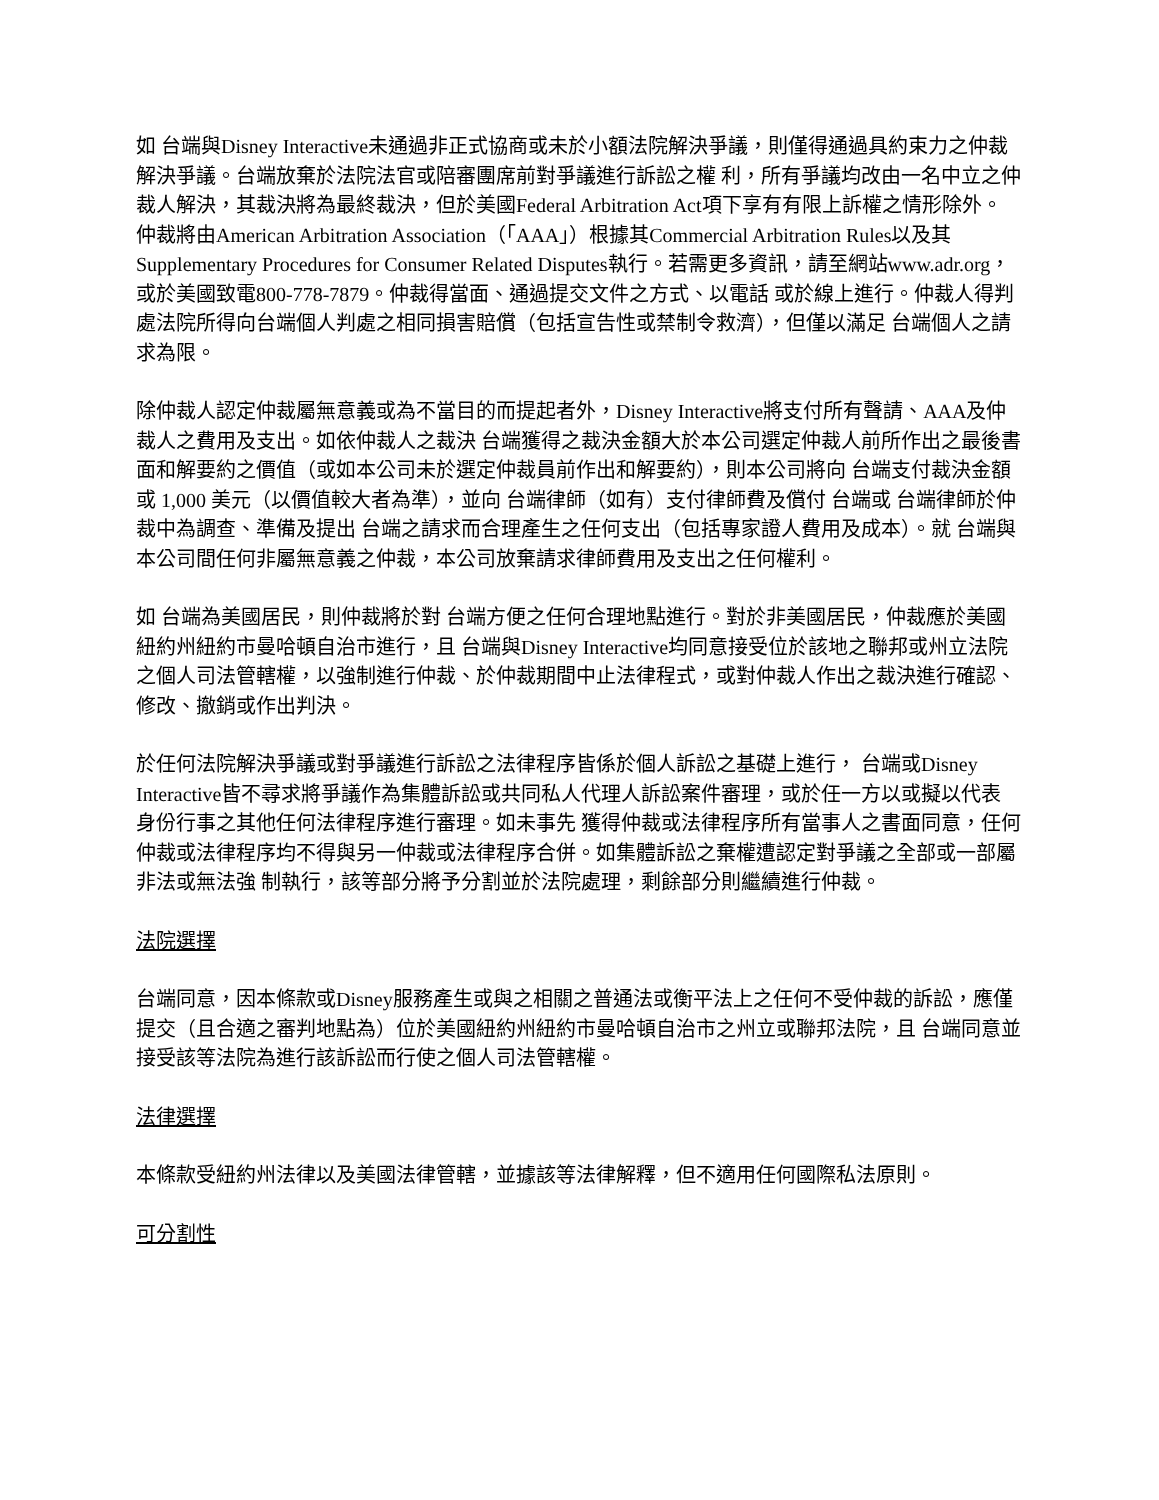如 台端與Disney Interactive未通過非正式協商或未於小額法院解決爭議，則僅得通過具約束力之仲裁解決爭議。台端放棄於法院法官或陪審團席前對爭議進行訴訟之權 利，所有爭議均改由一名中立之仲裁人解決，其裁決將為最終裁決，但於美國Federal Arbitration Act項下享有有限上訴權之情形除外。仲裁將由American Arbitration Association（「AAA」）根據其Commercial Arbitration Rules以及其Supplementary Procedures for Consumer Related Disputes執行。若需更多資訊，請至網站www.adr.org，或於美國致電800-778-7879。仲裁得當面、通過提交文件之方式、以電話 或於線上進行。仲裁人得判處法院所得向台端個人判處之相同損害賠償（包括宣告性或禁制令救濟），但僅以滿足 台端個人之請求為限。
除仲裁人認定仲裁屬無意義或為不當目的而提起者外，Disney Interactive將支付所有聲請、AAA及仲裁人之費用及支出。如依仲裁人之裁決 台端獲得之裁決金額大於本公司選定仲裁人前所作出之最後書面和解要約之價值（或如本公司未於選定仲裁員前作出和解要約），則本公司將向 台端支付裁決金額或 1,000 美元（以價值較大者為準），並向 台端律師（如有）支付律師費及償付 台端或 台端律師於仲裁中為調查、準備及提出 台端之請求而合理產生之任何支出（包括專家證人費用及成本）。就 台端與本公司間任何非屬無意義之仲裁，本公司放棄請求律師費用及支出之任何權利。
如 台端為美國居民，則仲裁將於對 台端方便之任何合理地點進行。對於非美國居民，仲裁應於美國紐約州紐約市曼哈頓自治市進行，且 台端與Disney Interactive均同意接受位於該地之聯邦或州立法院之個人司法管轄權，以強制進行仲裁、於仲裁期間中止法律程式，或對仲裁人作出之裁決進行確認、 修改、撤銷或作出判決。
於任何法院解決爭議或對爭議進行訴訟之法律程序皆係於個人訴訟之基礎上進行， 台端或Disney Interactive皆不尋求將爭議作為集體訴訟或共同私人代理人訴訟案件審理，或於任一方以或擬以代表身份行事之其他任何法律程序進行審理。如未事先 獲得仲裁或法律程序所有當事人之書面同意，任何仲裁或法律程序均不得與另一仲裁或法律程序合併。如集體訴訟之棄權遭認定對爭議之全部或一部屬非法或無法強 制執行，該等部分將予分割並於法院處理，剩餘部分則繼續進行仲裁。
法院選擇
台端同意，因本條款或Disney服務產生或與之相關之普通法或衡平法上之任何不受仲裁的訴訟，應僅提交（且合適之審判地點為）位於美國紐約州紐約市曼哈頓自治市之州立或聯邦法院，且 台端同意並接受該等法院為進行該訴訟而行使之個人司法管轄權。
法律選擇
本條款受紐約州法律以及美國法律管轄，並據該等法律解釋，但不適用任何國際私法原則。
可分割性